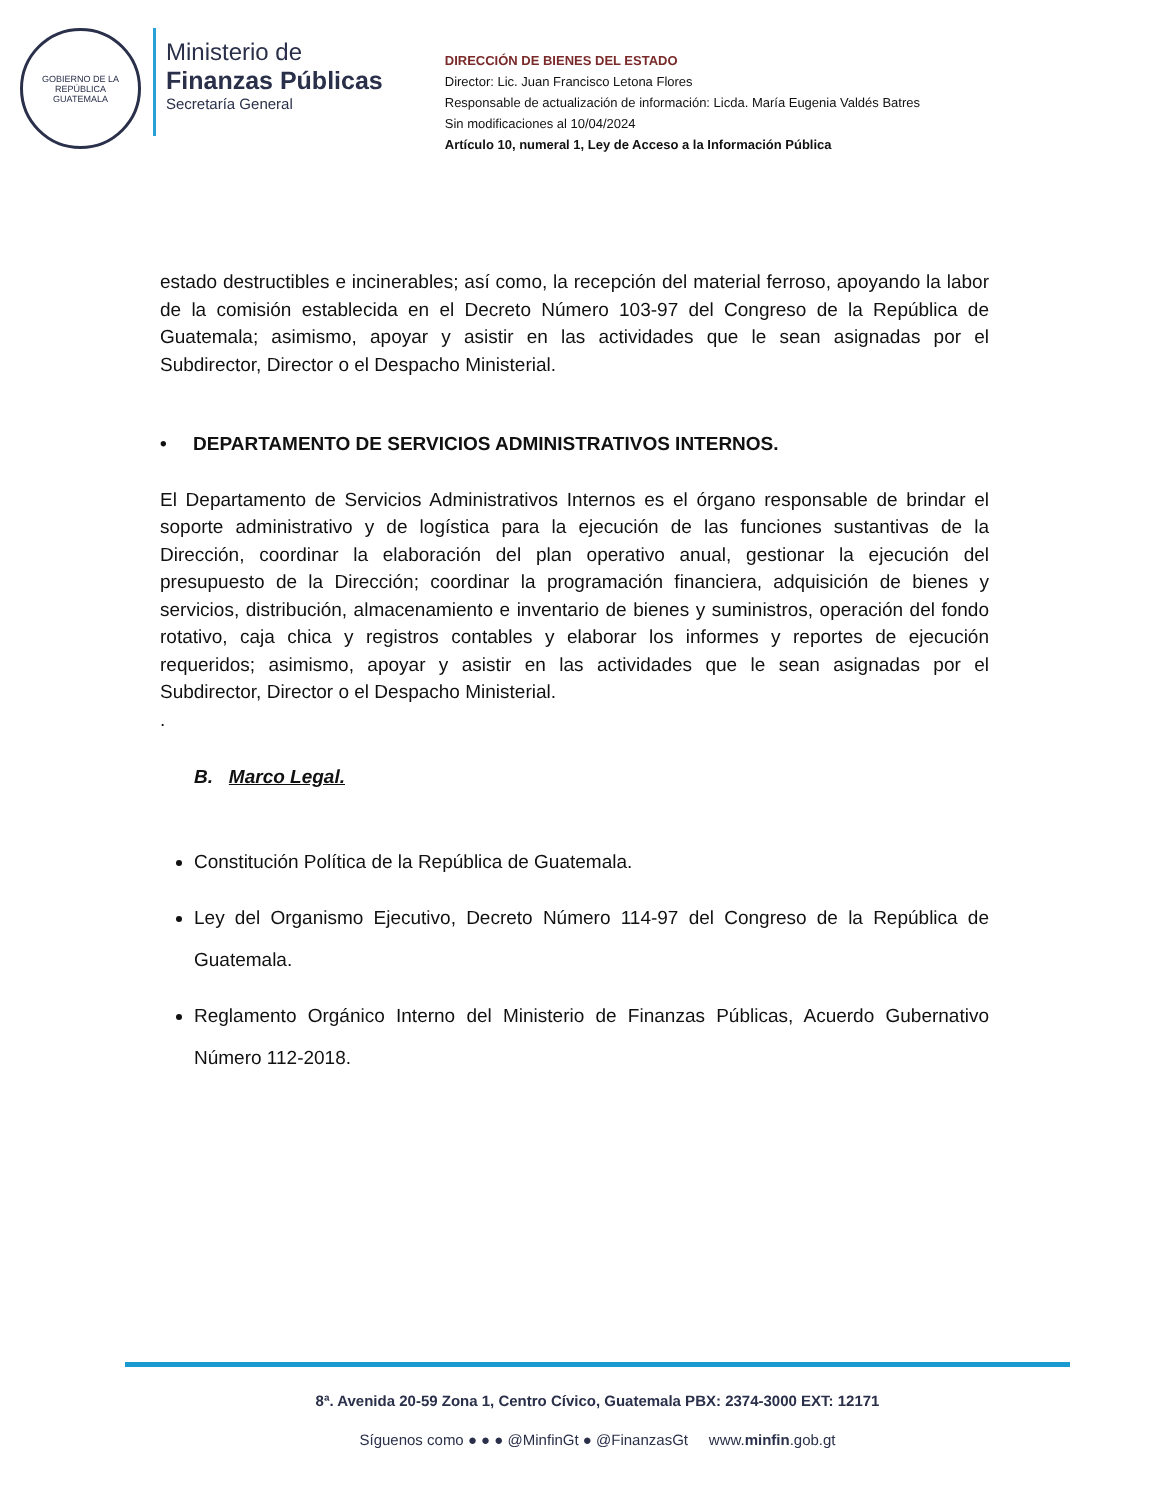GOBIERNO DE LA REPÚBLICA
GUATEMALA
Ministerio de
Finanzas Públicas
Secretaría General
DIRECCIÓN DE BIENES DEL ESTADO
Director: Lic. Juan Francisco Letona Flores
Responsable de actualización de información: Licda. María Eugenia Valdés Batres
Sin modificaciones al 10/04/2024
Artículo 10, numeral 1, Ley de Acceso a la Información Pública
estado destructibles e incinerables; así como, la recepción del material ferroso, apoyando la labor de la comisión establecida en el Decreto Número 103-97 del Congreso de la República de Guatemala; asimismo, apoyar y asistir en las actividades que le sean asignadas por el Subdirector, Director o el Despacho Ministerial.
• DEPARTAMENTO DE SERVICIOS ADMINISTRATIVOS INTERNOS.
El Departamento de Servicios Administrativos Internos es el órgano responsable de brindar el soporte administrativo y de logística para la ejecución de las funciones sustantivas de la Dirección, coordinar la elaboración del plan operativo anual, gestionar la ejecución del presupuesto de la Dirección; coordinar la programación financiera, adquisición de bienes y servicios, distribución, almacenamiento e inventario de bienes y suministros, operación del fondo rotativo, caja chica y registros contables y elaborar los informes y reportes de ejecución requeridos; asimismo, apoyar y asistir en las actividades que le sean asignadas por el Subdirector, Director o el Despacho Ministerial.
.
B. Marco Legal.
Constitución Política de la República de Guatemala.
Ley del Organismo Ejecutivo, Decreto Número 114-97 del Congreso de la República de Guatemala.
Reglamento Orgánico Interno del Ministerio de Finanzas Públicas, Acuerdo Gubernativo Número 112-2018.
8ª. Avenida 20-59 Zona 1, Centro Cívico, Guatemala PBX: 2374-3000 EXT: 12171
Síguenos como ● ● ● @MinfinGt ● @FinanzasGt www.minfin.gob.gt